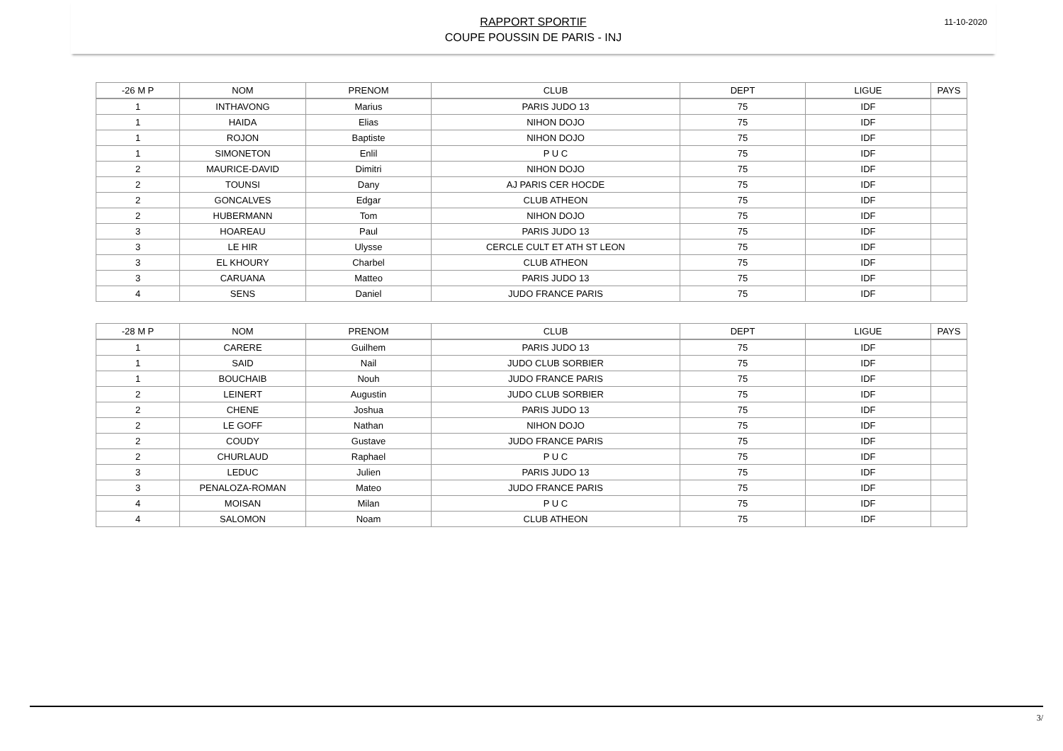RAPPORT SPORTIF
COUPE POUSSIN DE PARIS - INJ
11-10-2020
| -26 M P | NOM | PRENOM | CLUB | DEPT | LIGUE | PAYS |
| --- | --- | --- | --- | --- | --- | --- |
| 1 | INTHAVONG | Marius | PARIS JUDO 13 | 75 | IDF | |
| 1 | HAIDA | Elias | NIHON DOJO | 75 | IDF | |
| 1 | ROJON | Baptiste | NIHON DOJO | 75 | IDF | |
| 1 | SIMONETON | Enlil | P U C | 75 | IDF | |
| 2 | MAURICE-DAVID | Dimitri | NIHON DOJO | 75 | IDF | |
| 2 | TOUNSI | Dany | AJ PARIS CER HOCDE | 75 | IDF | |
| 2 | GONCALVES | Edgar | CLUB ATHEON | 75 | IDF | |
| 2 | HUBERMANN | Tom | NIHON DOJO | 75 | IDF | |
| 3 | HOAREAU | Paul | PARIS JUDO 13 | 75 | IDF | |
| 3 | LE HIR | Ulysse | CERCLE CULT ET ATH ST LEON | 75 | IDF | |
| 3 | EL KHOURY | Charbel | CLUB ATHEON | 75 | IDF | |
| 3 | CARUANA | Matteo | PARIS JUDO 13 | 75 | IDF | |
| 4 | SENS | Daniel | JUDO FRANCE PARIS | 75 | IDF | |
| -28 M P | NOM | PRENOM | CLUB | DEPT | LIGUE | PAYS |
| --- | --- | --- | --- | --- | --- | --- |
| 1 | CARERE | Guilhem | PARIS JUDO 13 | 75 | IDF | |
| 1 | SAID | Nail | JUDO CLUB SORBIER | 75 | IDF | |
| 1 | BOUCHAIB | Nouh | JUDO FRANCE PARIS | 75 | IDF | |
| 2 | LEINERT | Augustin | JUDO CLUB SORBIER | 75 | IDF | |
| 2 | CHENE | Joshua | PARIS JUDO 13 | 75 | IDF | |
| 2 | LE GOFF | Nathan | NIHON DOJO | 75 | IDF | |
| 2 | COUDY | Gustave | JUDO FRANCE PARIS | 75 | IDF | |
| 2 | CHURLAUD | Raphael | P U C | 75 | IDF | |
| 3 | LEDUC | Julien | PARIS JUDO 13 | 75 | IDF | |
| 3 | PENALOZA-ROMAN | Mateo | JUDO FRANCE PARIS | 75 | IDF | |
| 4 | MOISAN | Milan | P U C | 75 | IDF | |
| 4 | SALOMON | Noam | CLUB ATHEON | 75 | IDF | |
3/